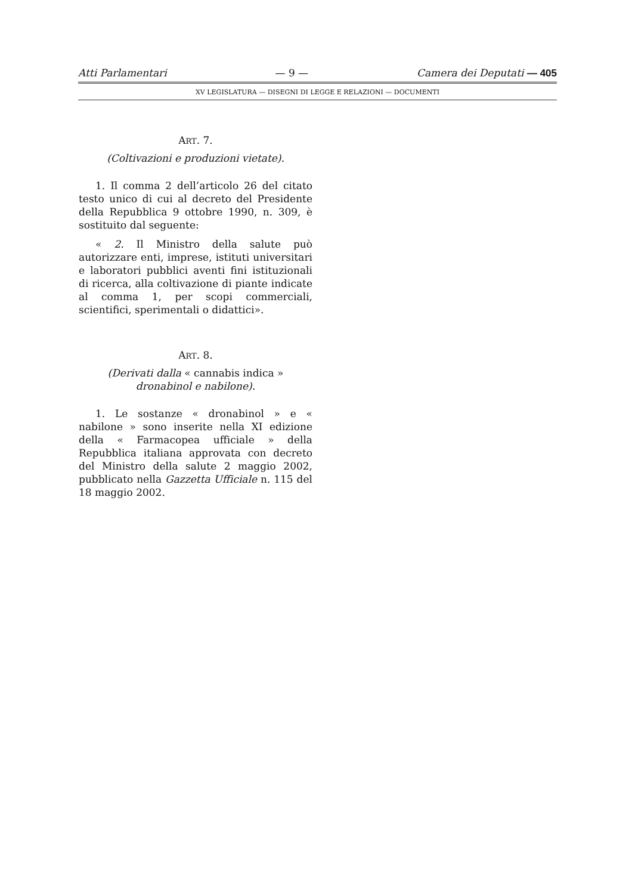Atti Parlamentari — 9 — Camera dei Deputati — 405
XV LEGISLATURA — DISEGNI DI LEGGE E RELAZIONI — DOCUMENTI
ART. 7.
(Coltivazioni e produzioni vietate).
1. Il comma 2 dell’articolo 26 del citato testo unico di cui al decreto del Presidente della Repubblica 9 ottobre 1990, n. 309, è sostituito dal seguente:
« 2. Il Ministro della salute può autorizzare enti, imprese, istituti universitari e laboratori pubblici aventi fini istituzionali di ricerca, alla coltivazione di piante indicate al comma 1, per scopi commerciali, scientifici, sperimentali o didattici».
ART. 8.
(Derivati dalla « cannabis indica »
dronabinol e nabilone).
1. Le sostanze « dronabinol » e « nabilone » sono inserite nella XI edizione della « Farmacopea ufficiale » della Repubblica italiana approvata con decreto del Ministro della salute 2 maggio 2002, pubblicato nella Gazzetta Ufficiale n. 115 del 18 maggio 2002.